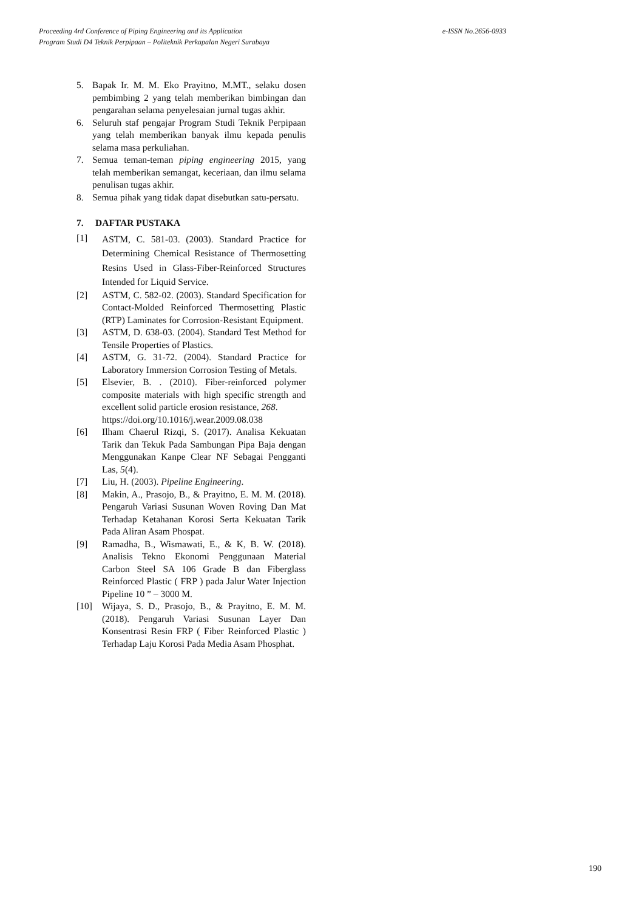e-ISSN No.2656-0933 Proceeding 4rd Conference of Piping Engineering and its Application
Program Studi D4 Teknik Perpipaan – Politeknik Perkapalan Negeri Surabaya
5. Bapak Ir. M. M. Eko Prayitno, M.MT., selaku dosen pembimbing 2 yang telah memberikan bimbingan dan pengarahan selama penyelesaian jurnal tugas akhir.
6. Seluruh staf pengajar Program Studi Teknik Perpipaan yang telah memberikan banyak ilmu kepada penulis selama masa perkuliahan.
7. Semua teman-teman piping engineering 2015, yang telah memberikan semangat, keceriaan, dan ilmu selama penulisan tugas akhir.
8. Semua pihak yang tidak dapat disebutkan satu-persatu.
7. DAFTAR PUSTAKA
[1] ASTM, C. 581-03. (2003). Standard Practice for Determining Chemical Resistance of Thermosetting Resins Used in Glass-Fiber-Reinforced Structures Intended for Liquid Service.
[2] ASTM, C. 582-02. (2003). Standard Specification for Contact-Molded Reinforced Thermosetting Plastic (RTP) Laminates for Corrosion-Resistant Equipment.
[3] ASTM, D. 638-03. (2004). Standard Test Method for Tensile Properties of Plastics.
[4] ASTM, G. 31-72. (2004). Standard Practice for Laboratory Immersion Corrosion Testing of Metals.
[5] Elsevier, B. . (2010). Fiber-reinforced polymer composite materials with high specific strength and excellent solid particle erosion resistance, 268.
https://doi.org/10.1016/j.wear.2009.08.038
[6] Ilham Chaerul Rizqi, S. (2017). Analisa Kekuatan Tarik dan Tekuk Pada Sambungan Pipa Baja dengan Menggunakan Kanpe Clear NF Sebagai Pengganti Las, 5(4).
[7] Liu, H. (2003). Pipeline Engineering.
[8] Makin, A., Prasojo, B., & Prayitno, E. M. M. (2018). Pengaruh Variasi Susunan Woven Roving Dan Mat Terhadap Ketahanan Korosi Serta Kekuatan Tarik Pada Aliran Asam Phospat.
[9] Ramadha, B., Wismawati, E., & K, B. W. (2018). Analisis Tekno Ekonomi Penggunaan Material Carbon Steel SA 106 Grade B dan Fiberglass Reinforced Plastic ( FRP ) pada Jalur Water Injection Pipeline 10 ” – 3000 M.
[10] Wijaya, S. D., Prasojo, B., & Prayitno, E. M. M. (2018). Pengaruh Variasi Susunan Layer Dan Konsentrasi Resin FRP ( Fiber Reinforced Plastic ) Terhadap Laju Korosi Pada Media Asam Phosphat.
190